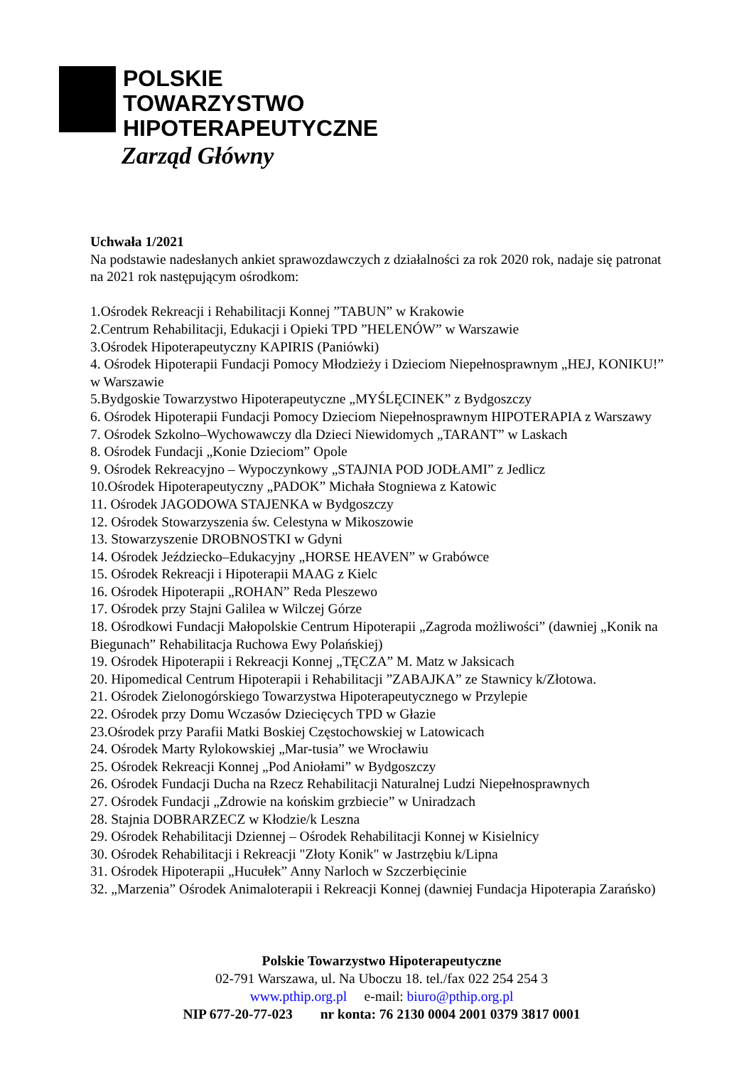POLSKIE
TOWARZYSTWO
HIPOTERAPEUTYCZNE
Zarząd Główny
Uchwała 1/2021
Na podstawie nadesłanych ankiet sprawozdawczych z działalności za rok 2020 rok, nadaje się patronat na 2021 rok następującym ośrodkom:
1.Ośrodek Rekreacji i Rehabilitacji Konnej ”TABUN” w Krakowie
2.Centrum Rehabilitacji, Edukacji i Opieki TPD ”HELENÓW” w Warszawie
3.Ośrodek Hipoterapeutyczny KAPIRIS (Paniówki)
4. Ośrodek Hipoterapii Fundacji Pomocy Młodzieży i Dzieciom Niepełnosprawnym „HEJ, KONIKU!” w Warszawie
5.Bydgoskie Towarzystwo Hipoterapeutyczne „MYŚLĘCINEK” z Bydgoszczy
6. Ośrodek Hipoterapii Fundacji Pomocy Dzieciom Niepełnosprawnym HIPOTERAPIA z Warszawy
7. Ośrodek Szkolno–Wychowawczy dla Dzieci Niewidomych „TARANT” w Laskach
8. Ośrodek Fundacji „Konie Dzieciom” Opole
9. Ośrodek Rekreacyjno – Wypoczynkowy „STAJNIA POD JODŁAMI” z Jedlicz
10.Ośrodek Hipoterapeutyczny „PADOK” Michała Stogniewa z Katowic
11. Ośrodek JAGODOWA STAJENKA w Bydgoszczy
12. Ośrodek Stowarzyszenia św. Celestyna w Mikoszowie
13. Stowarzyszenie DROBNOSTKI w Gdyni
14. Ośrodek Jeździecko–Edukacyjny „HORSE HEAVEN” w Grabówce
15. Ośrodek Rekreacji i Hipoterapii MAAG z Kielc
16. Ośrodek Hipoterapii „ROHAN” Reda Pleszewo
17. Ośrodek przy Stajni Galilea w Wilczej Górze
18. Ośrodkowi Fundacji Małopolskie Centrum Hipoterapii „Zagroda możliwości” (dawniej „Konik na Biegunach” Rehabilitacja Ruchowa Ewy Polańskiej)
19. Ośrodek Hipoterapii i Rekreacji Konnej „TĘCZA” M. Matz w Jaksicach
20. Hipomedical Centrum Hipoterapii i Rehabilitacji ”ZABAJKA” ze Stawnicy k/Złotowa.
21. Ośrodek Zielonogórskiego Towarzystwa Hipoterapeutycznego w Przylepie
22. Ośrodek przy Domu Wczasów Dziecięcych TPD w Głazie
23.Ośrodek przy Parafii Matki Boskiej Częstochowskiej w Latowicach
24. Ośrodek Marty Rylokowskiej „Mar-tusia” we Wrocławiu
25. Ośrodek Rekreacji Konnej „Pod Aniołami” w Bydgoszczy
26. Ośrodek Fundacji Ducha na Rzecz Rehabilitacji Naturalnej Ludzi Niepełnosprawnych
27. Ośrodek Fundacji „Zdrowie na końskim grzbiecie” w Uniradzach
28. Stajnia DOBRARZECZ w Kłodzie/k Leszna
29. Ośrodek Rehabilitacji Dziennej – Ośrodek Rehabilitacji Konnej w Kisielnicy
30. Ośrodek Rehabilitacji i Rekreacji "Złoty Konik" w Jastrzębiu k/Lipna
31. Ośrodek Hipoterapii „Hucułek” Anny Narloch w Szczerbięcinie
32. „Marzenia” Ośrodek Animaloterapii i Rekreacji Konnej (dawniej Fundacja Hipoterapia Zarańsko)
Polskie Towarzystwo Hipoterapeutyczne
02-791 Warszawa, ul. Na Uboczu 18. tel./fax 022 254 254 3
www.pthip.org.pl e-mail: biuro@pthip.org.pl
NIP 677-20-77-023 nr konta: 76 2130 0004 2001 0379 3817 0001